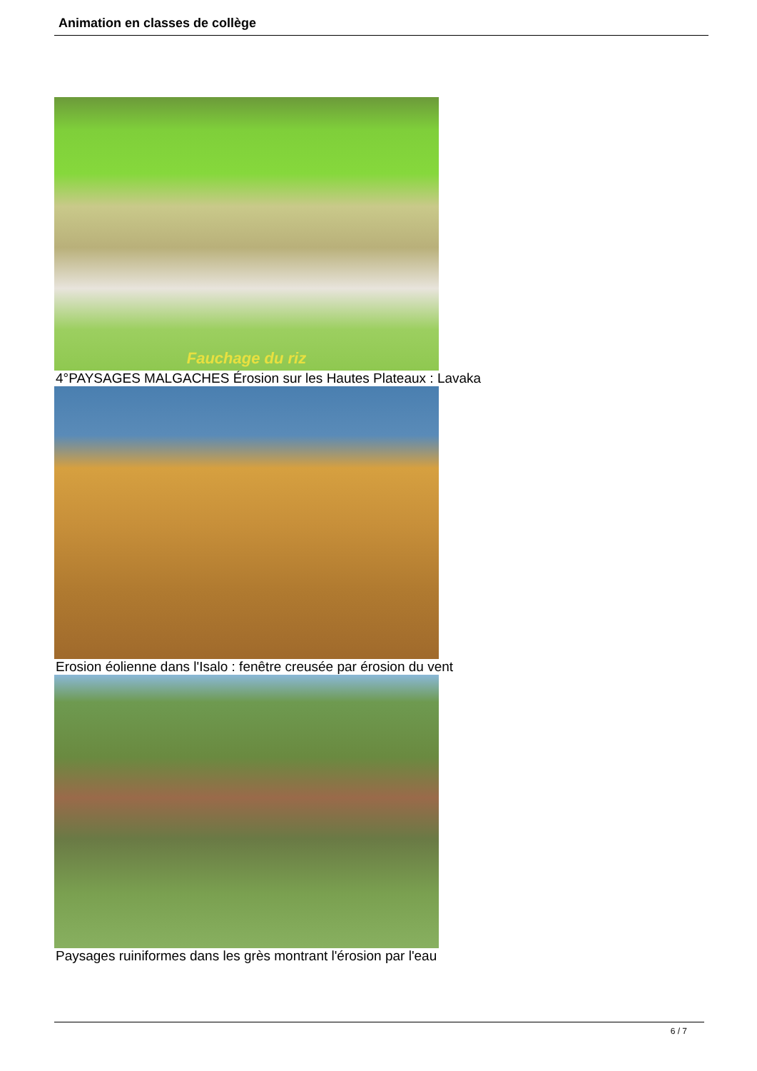Animation en classes de collège
Fauchage du riz
4°PAYSAGES MALGACHES Érosion sur les Hautes Plateaux : Lavaka
Erosion éolienne dans l'Isalo : fenêtre creusée par érosion du vent
Paysages ruiniformes dans les grès montrant l'érosion par l'eau
6 / 7